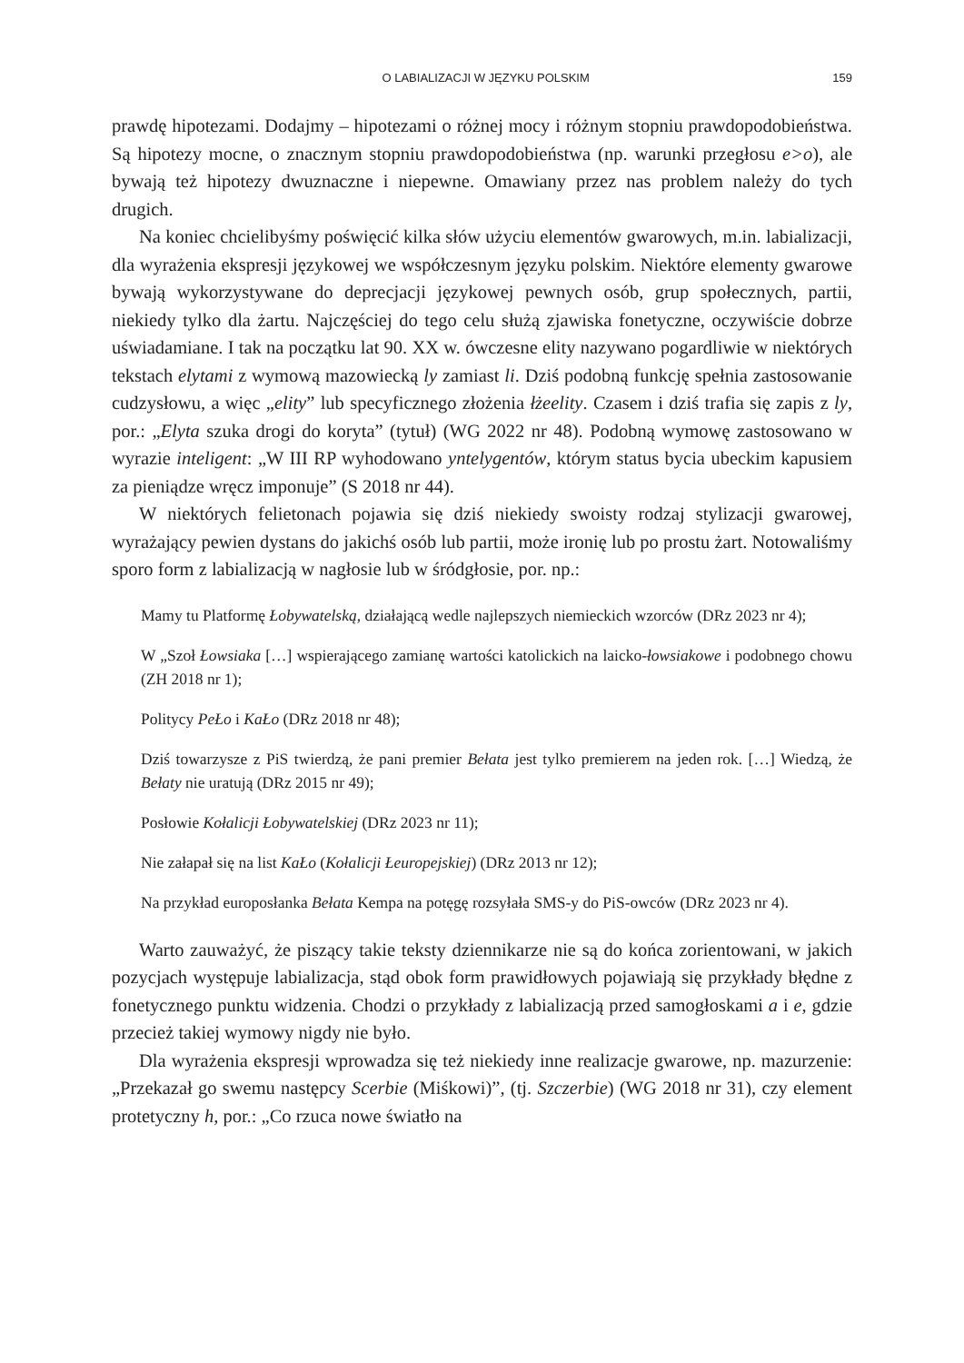O LABIALIZACJI W JĘZYKU POLSKIM 159
prawdę hipotezami. Dodajmy – hipotezami o różnej mocy i różnym stopniu prawdopodobieństwa. Są hipotezy mocne, o znacznym stopniu prawdopodobieństwa (np. warunki przegłosu e>o), ale bywają też hipotezy dwuznaczne i niepewne. Omawiany przez nas problem należy do tych drugich.
Na koniec chcielibyśmy poświęcić kilka słów użyciu elementów gwarowych, m.in. labializacji, dla wyrażenia ekspresji językowej we współczesnym języku polskim. Niektóre elementy gwarowe bywają wykorzystywane do deprecjacji językowej pewnych osób, grup społecznych, partii, niekiedy tylko dla żartu. Najczęściej do tego celu służą zjawiska fonetyczne, oczywiście dobrze uświadamiane. I tak na początku lat 90. XX w. ówczesne elity nazywano pogardliwie w niektórych tekstach elytami z wymową mazowiecką ly zamiast li. Dziś podobną funkcję spełnia zastosowanie cudzysłowu, a więc „elity” lub specyficznego złożenia łżeelity. Czasem i dziś trafia się zapis z ly, por.: „Elyta szuka drogi do koryta” (tytuł) (WG 2022 nr 48). Podobną wymowę zastosowano w wyrazie inteligent: „W III RP wyhodowano yntelygentów, którym status bycia ubeckim kapusiem za pieniądze wręcz imponuje” (S 2018 nr 44).
W niektórych felietonach pojawia się dziś niekiedy swoisty rodzaj stylizacji gwarowej, wyrażający pewien dystans do jakichś osób lub partii, może ironię lub po prostu żart. Notowaliśmy sporo form z labializacją w nagłosie lub w śródgłosie, por. np.:
Mamy tu Platformę Łobywatelską, działającą wedle najlepszych niemieckich wzorców (DRz 2023 nr 4);
W „Szoł Łowsiaka […] wspierającego zamianę wartości katolickich na laicko-łowsiakowe i podobnego chowu (ZH 2018 nr 1);
Politycy PeŁo i KaŁo (DRz 2018 nr 48);
Dziś towarzysze z PiS twierdzą, że pani premier Bełata jest tylko premierem na jeden rok. […] Wiedzą, że Bełaty nie uratują (DRz 2015 nr 49);
Posłowie Kołalicji Łobywatelskiej (DRz 2023 nr 11);
Nie załapał się na list KaŁo (Kołalicji Łeuropejskiej) (DRz 2013 nr 12);
Na przykład europosłanka Bełata Kempa na potęgę rozsyłała SMS-y do PiS-owców (DRz 2023 nr 4).
Warto zauważyć, że piszący takie teksty dziennikarze nie są do końca zorientowani, w jakich pozycjach występuje labializacja, stąd obok form prawidłowych pojawiają się przykłady błędne z fonetycznego punktu widzenia. Chodzi o przykłady z labializacją przed samogłoskami a i e, gdzie przecież takiej wymowy nigdy nie było.
Dla wyrażenia ekspresji wprowadza się też niekiedy inne realizacje gwarowe, np. mazurzenie: „Przekazał go swemu następcy Scerbie (Miśkowi)”, (tj. Szczerbie) (WG 2018 nr 31), czy element protetyczny h, por.: „Co rzuca nowe światło na